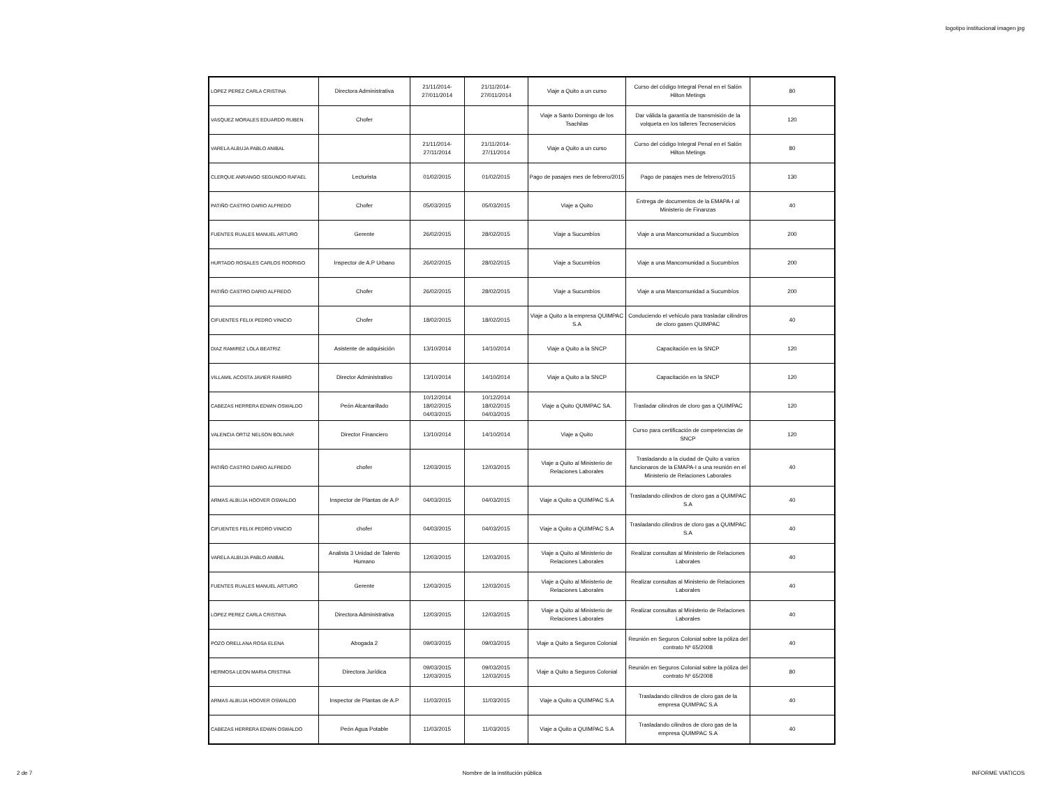logotipo institucional imagen jpg
| LOPEZ PEREZ CARLA CRISTINA | Directora Administrativa | 21/11/2014- 27/011/2014 | 21/11/2014- 27/011/2014 | Viaje a Quito a un curso | Curso del código Integral Penal en el Salón Hilton Metings | 80 |
| VASQUEZ MORALES EDUARDO RUBEN | Chofer | | | Viaje a Santo Domingo de los Tsachilas | Dar válida la garantía de transmisión de la volqueta en los talleres Tecnoservicios | 120 |
| VARELA ALBUJA PABLO ANIBAL | | 21/11/2014- 27/11/2014 | 21/11/2014- 27/11/2014 | Viaje a Quito a un curso | Curso del código Integral Penal en el Salón Hilton Metings | 80 |
| CLERQUE ANRANGO SEGUNDO RAFAEL | Lecturista | 01/02/2015 | 01/02/2015 | Pago de pasajes mes de febrero/2015 | Pago de pasajes mes de febrero/2015 | 130 |
| PATIÑO CASTRO DARIO ALFREDO | Chofer | 05/03/2015 | 05/03/2015 | Viaje a Quito | Entrega de documentos de la EMAPA-I al Ministerio de Finanzas | 40 |
| FUENTES RUALES MANUEL ARTURO | Gerente | 26/02/2015 | 28/02/2015 | Viaje a Sucumbíos | Viaje a una Mancomunidad a Sucumbíos | 200 |
| HURTADO ROSALES CARLOS RODRIGO | Inspector de A.P Urbano | 26/02/2015 | 28/02/2015 | Viaje a Sucumbíos | Viaje a una Mancomunidad a Sucumbíos | 200 |
| PATIÑO CASTRO DARIO ALFREDO | Chofer | 26/02/2015 | 28/02/2015 | Viaje a Sucumbíos | Viaje a una Mancomunidad a Sucumbíos | 200 |
| CIFUENTES FELIX PEDRO VINICIO | Chofer | 18/02/2015 | 18/02/2015 | Viaje a Quito a la empresa QUIMPAC S.A | Conduciendo el vehículo para trasladar cilindros de cloro gasen QUIMPAC | 40 |
| DIAZ RAMIREZ LOLA BEATRIZ | Asistente de adquisición | 13/10/2014 | 14/10/2014 | Viaje a Quito a la SNCP | Capacitación en la SNCP | 120 |
| VILLAMIL ACOSTA JAVIER RAMIRO | Director Administrativo | 13/10/2014 | 14/10/2014 | Viaje a Quito a la SNCP | Capacitación en la SNCP | 120 |
| CABEZAS HERRERA EDWIN OSWALDO | Peón Alcantarillado | 10/12/2014 18/02/2015 04/03/2015 | 10/12/2014 18/02/2015 04/03/2015 | Viaje a Quito QUIMPAC SA. | Trasladar cilindros de cloro gas a QUIMPAC | 120 |
| VALENCIA ORTIZ NELSON BOLIVAR | Director Financiero | 13/10/2014 | 14/10/2014 | Viaje a Quito | Curso para certificación de competencias de SNCP | 120 |
| PATIÑO CASTRO DARIO ALFREDO | chofer | 12/03/2015 | 12/03/2015 | Viaje a Quito al Ministerio de Relaciones Laborales | Trasladando a la ciudad de Quito a varios funcionaros de la EMAPA-I a una reunión en el Ministerio de Relaciones Laborales | 40 |
| ARMAS ALBUJA HOOVER OSWALDO | Inspector de Plantas de A.P | 04/03/2015 | 04/03/2015 | Viaje a Quito a QUIMPAC S.A | Trasladando cilindros de cloro gas a QUIMPAC S.A | 40 |
| CIFUENTES FELIX PEDRO VINICIO | chofer | 04/03/2015 | 04/03/2015 | Viaje a Quito a QUIMPAC S.A | Trasladando cilindros de cloro gas a QUIMPAC S.A | 40 |
| VARELA ALBUJA PABLO ANIBAL | Analista 3 Unidad de Talento Humano | 12/03/2015 | 12/03/2015 | Viaje a Quito al Ministerio de Relaciones Laborales | Realizar consultas al Ministerio de Relaciones Laborales | 40 |
| FUENTES RUALES MANUEL ARTURO | Gerente | 12/03/2015 | 12/03/2015 | Viaje a Quito al Ministerio de Relaciones Laborales | Realizar consultas al Ministerio de Relaciones Laborales | 40 |
| LOPEZ PEREZ CARLA CRISTINA | Directora Administrativa | 12/03/2015 | 12/03/2015 | Viaje a Quito al Ministerio de Relaciones Laborales | Realizar consultas al Ministerio de Relaciones Laborales | 40 |
| POZO ORELLANA ROSA ELENA | Abogada 2 | 09/03/2015 | 09/03/2015 | Viaje a Quito a Seguros Colonial | Reunión en Seguros Colonial sobre la póliza del contrato Nº 65/2008 | 40 |
| HERMOSA LEON MARIA CRISTINA | Directora Jurídica | 09/03/2015 12/03/2015 | 09/03/2015 12/03/2015 | Viaje a Quito a Seguros Colonial | Reunión en Seguros Colonial sobre la póliza del contrato Nº 65/2008 | 80 |
| ARMAS ALBUJA HOOVER OSWALDO | Inspector de Plantas de A.P | 11/03/2015 | 11/03/2015 | Viaje a Quito a QUIMPAC S.A | Trasladando cilindros de cloro gas de la empresa QUIMPAC S.A | 40 |
| CABEZAS HERRERA EDWIN OSWALDO | Peón Agua Potable | 11/03/2015 | 11/03/2015 | Viaje a Quito a QUIMPAC S.A | Trasladando cilindros de cloro gas de la empresa QUIMPAC S.A | 40 |
2 de 7 Nombre de la institución pública INFORME VIATICOS